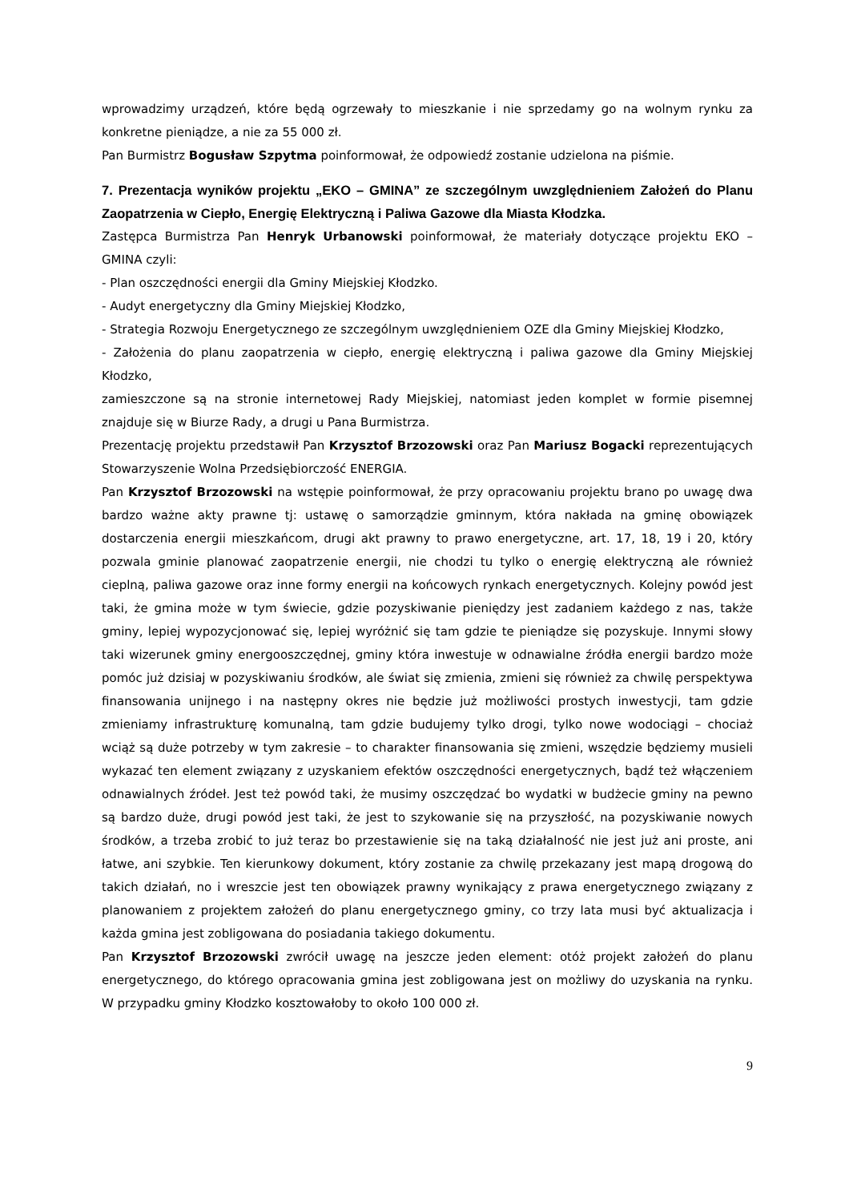wprowadzimy urządzeń, które będą ogrzewały to mieszkanie i nie sprzedamy go na wolnym rynku za konkretne pieniądze, a nie za 55 000 zł.
Pan Burmistrz Bogusław Szpytma poinformował, że odpowiedź zostanie udzielona na piśmie.
7. Prezentacja wyników projektu „EKO – GMINA” ze szczególnym uwzględnieniem Założeń do Planu Zaopatrzenia w Ciepło, Energię Elektryczną i Paliwa Gazowe dla Miasta Kłodzka.
Zastępca Burmistrza Pan Henryk Urbanowski poinformował, że materiały dotyczące projektu EKO – GMINA czyli:
- Plan oszczędności energii dla Gminy Miejskiej Kłodzko.
- Audyt energetyczny dla Gminy Miejskiej Kłodzko,
- Strategia Rozwoju Energetycznego ze szczególnym uwzględnieniem OZE dla Gminy Miejskiej Kłodzko,
- Założenia do planu zaopatrzenia w ciepło, energię elektryczną i paliwa gazowe dla Gminy Miejskiej Kłodzko,
zamieszczone są na stronie internetowej Rady Miejskiej, natomiast jeden komplet w formie pisemnej znajduje się w Biurze Rady, a drugi u Pana Burmistrza.
Prezentację projektu przedstawił Pan Krzysztof Brzozowski oraz Pan Mariusz Bogacki reprezentujących Stowarzyszenie Wolna Przedsiębiorczość ENERGIA.
Pan Krzysztof Brzozowski na wstępie poinformował, że przy opracowaniu projektu brano po uwagę dwa bardzo ważne akty prawne tj: ustawę o samorządzie gminnym, która nakłada na gminę obowiązek dostarczenia energii mieszkańcom, drugi akt prawny to prawo energetyczne, art. 17, 18, 19 i 20, który pozwala gminie planować zaopatrzenie energii, nie chodzi tu tylko o energię elektryczną ale również cieplną, paliwa gazowe oraz inne formy energii na końcowych rynkach energetycznych. Kolejny powód jest taki, że gmina może w tym świecie, gdzie pozyskiwanie pieniędzy jest zadaniem każdego z nas, także gminy, lepiej wypozycjonować się, lepiej wyróżnić się tam gdzie te pieniądze się pozyskuje. Innymi słowy taki wizerunek gminy energooszczędnej, gminy która inwestuje w odnawialne źródła energii bardzo może pomóc już dzisiaj w pozyskiwaniu środków, ale świat się zmienia, zmieni się również za chwilę perspektywa finansowania unijnego i na następny okres nie będzie już możliwości prostych inwestycji, tam gdzie zmieniamy infrastrukturę komunalną, tam gdzie budujemy tylko drogi, tylko nowe wodociągi – chociaż wciąż są duże potrzeby w tym zakresie – to charakter finansowania się zmieni, wszędzie będziemy musieli wykazać ten element związany z uzyskaniem efektów oszczędności energetycznych, bądź też włączeniem odnawialnych źródeł. Jest też powód taki, że musimy oszczędzać bo wydatki w budżecie gminy na pewno są bardzo duże, drugi powód jest taki, że jest to szykowanie się na przyszłość, na pozyskiwanie nowych środków, a trzeba zrobić to już teraz bo przestawienie się na taką działalność nie jest już ani proste, ani łatwe, ani szybkie. Ten kierunkowy dokument, który zostanie za chwilę przekazany jest mapą drogową do takich działań, no i wreszcie jest ten obowiązek prawny wynikający z prawa energetycznego związany z planowaniem z projektem założeń do planu energetycznego gminy, co trzy lata musi być aktualizacja i każda gmina jest zobligowana do posiadania takiego dokumentu.
Pan Krzysztof Brzozowski zwrócił uwagę na jeszcze jeden element: otóż projekt założeń do planu energetycznego, do którego opracowania gmina jest zobligowana jest on możliwy do uzyskania na rynku. W przypadku gminy Kłodzko kosztowałoby to około 100 000 zł.
9